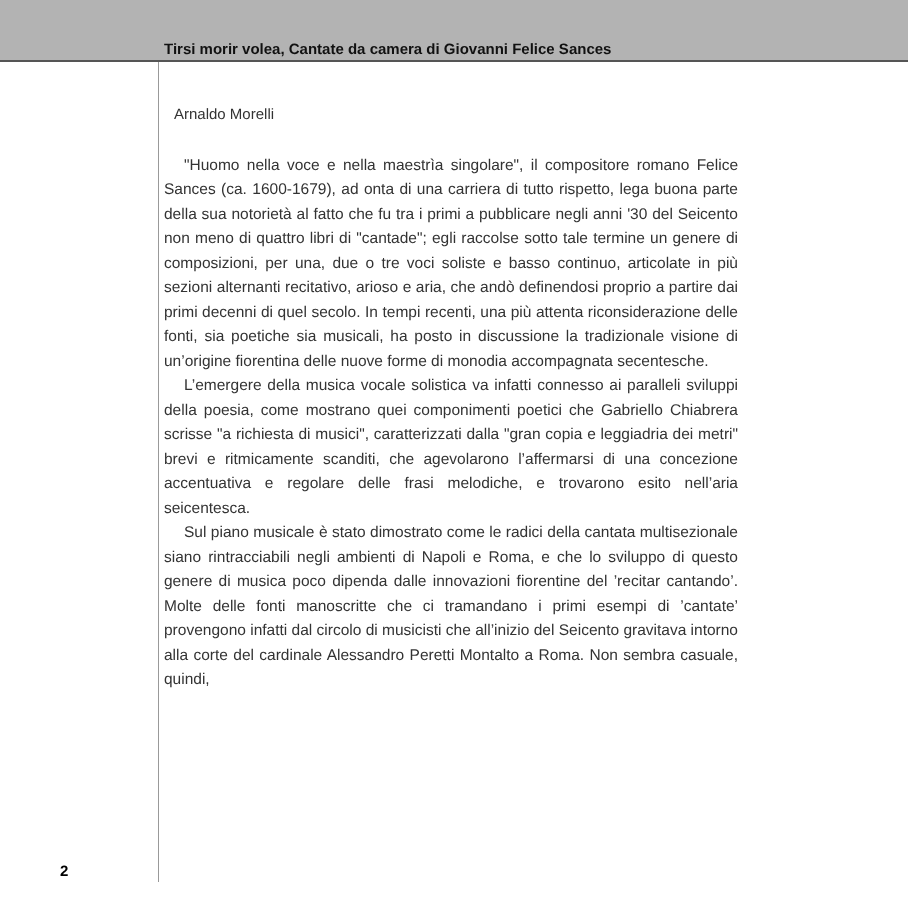Tirsi morir volea, Cantate da camera di Giovanni Felice Sances
Arnaldo Morelli
"Huomo nella voce e nella maestrìa singolare", il compositore romano Felice Sances (ca. 1600-1679), ad onta di una carriera di tutto rispetto, lega buona parte della sua notorietà al fatto che fu tra i primi a pubblicare negli anni '30 del Seicento non meno di quattro libri di "cantade"; egli raccolse sotto tale termine un genere di composizioni, per una, due o tre voci soliste e basso continuo, articolate in più sezioni alternanti recitativo, arioso e aria, che andò definendosi proprio a partire dai primi decenni di quel secolo. In tempi recenti, una più attenta riconsiderazione delle fonti, sia poetiche sia musicali, ha posto in discussione la tradizionale visione di un’origine fiorentina delle nuove forme di monodia accompagnata secentesche.
L’emergere della musica vocale solistica va infatti connesso ai paralleli sviluppi della poesia, come mostrano quei componimenti poetici che Gabriello Chiabrera scrisse "a richiesta di musici", caratterizzati dalla "gran copia e leggiadria dei metri" brevi e ritmicamente scanditi, che agevolarono l’affermarsi di una concezione accentuativa e regolare delle frasi melodiche, e trovarono esito nell’aria seicentesca.
Sul piano musicale è stato dimostrato come le radici della cantata multisezionale siano rintracciabili negli ambienti di Napoli e Roma, e che lo sviluppo di questo genere di musica poco dipenda dalle innovazioni fiorentine del ’recitar cantando’. Molte delle fonti manoscritte che ci tramandano i primi esempi di ’cantate’ provengono infatti dal circolo di musicisti che all’inizio del Seicento gravitava intorno alla corte del cardinale Alessandro Peretti Montalto a Roma. Non sembra casuale, quindi,
2